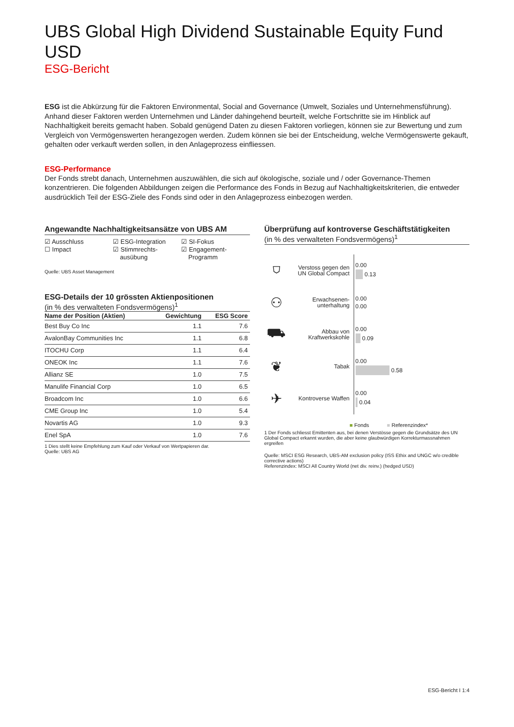UBS Global High Dividend Sustainable Equity Fund USD
ESG-Bericht
ESG ist die Abkürzung für die Faktoren Environmental, Social and Governance (Umwelt, Soziales und Unternehmensführung). Anhand dieser Faktoren werden Unternehmen und Länder dahingehend beurteilt, welche Fortschritte sie im Hinblick auf Nachhaltigkeit bereits gemacht haben. Sobald genügend Daten zu diesen Faktoren vorliegen, können sie zur Bewertung und zum Vergleich von Vermögenswerten herangezogen werden. Zudem können sie bei der Entscheidung, welche Vermögenswerte gekauft, gehalten oder verkauft werden sollen, in den Anlageprozess einfliessen.
ESG-Performance
Der Fonds strebt danach, Unternehmen auszuwählen, die sich auf ökologische, soziale und / oder Governance-Themen konzentrieren. Die folgenden Abbildungen zeigen die Performance des Fonds in Bezug auf Nachhaltigkeitskriterien, die entweder ausdrücklich Teil der ESG-Ziele des Fonds sind oder in den Anlageprozess einbezogen werden.
Angewandte Nachhaltigkeitsansätze von UBS AM
☑ Ausschluss
☐ Impact
☑ ESG-Integration
☑ Stimmrechts-
ausübung
☑ SI-Fokus
☑ Engagement-
Programm
Quelle: UBS Asset Management
ESG-Details der 10 grössten Aktienpositionen
(in % des verwalteten Fondsvermögens)<sup>1</sup>
| Name der Position (Aktien) | Gewichtung | ESG Score |
| --- | --- | --- |
| Best Buy Co Inc | 1.1 | 7.6 |
| AvalonBay Communities Inc | 1.1 | 6.8 |
| ITOCHU Corp | 1.1 | 6.4 |
| ONEOK Inc | 1.1 | 7.6 |
| Allianz SE | 1.0 | 7.5 |
| Manulife Financial Corp | 1.0 | 6.5 |
| Broadcom Inc | 1.0 | 6.6 |
| CME Group Inc | 1.0 | 5.4 |
| Novartis AG | 1.0 | 9.3 |
| Enel SpA | 1.0 | 7.6 |
1 Dies stellt keine Empfehlung zum Kauf oder Verkauf von Wertpapieren dar.
Quelle: UBS AG
Überprüfung auf kontroverse Geschäftstätigkeiten
(in % des verwalteten Fondsvermögens)<sup>1</sup>
⛉
Verstoss gegen den UN Global Compact
0.00
0.13
⚇
Erwachsenen-
unterhaltung
0.00
0.00
⛟
Abbau von Kraftwerkskohle
0.00
0.09
❦
Tabak
0.00
0.58
✈
Kontroverse Waffen
0.00
0.04
■ Fonds ■ Referenzindex*
1 Der Fonds schliesst Emittenten aus, bei denen Verstösse gegen die Grundsätze des UN Global Compact erkannt wurden, die aber keine glaubwürdigen Korrekturmassnahmen ergreifen
Quelle: MSCI ESG Research, UBS-AM exclusion policy (ISS Ethix and UNGC w/o credible corrective actions)
Referenzindex: MSCI All Country World (net div. reinv.) (hedged USD)
ESG-Bericht I 1:4